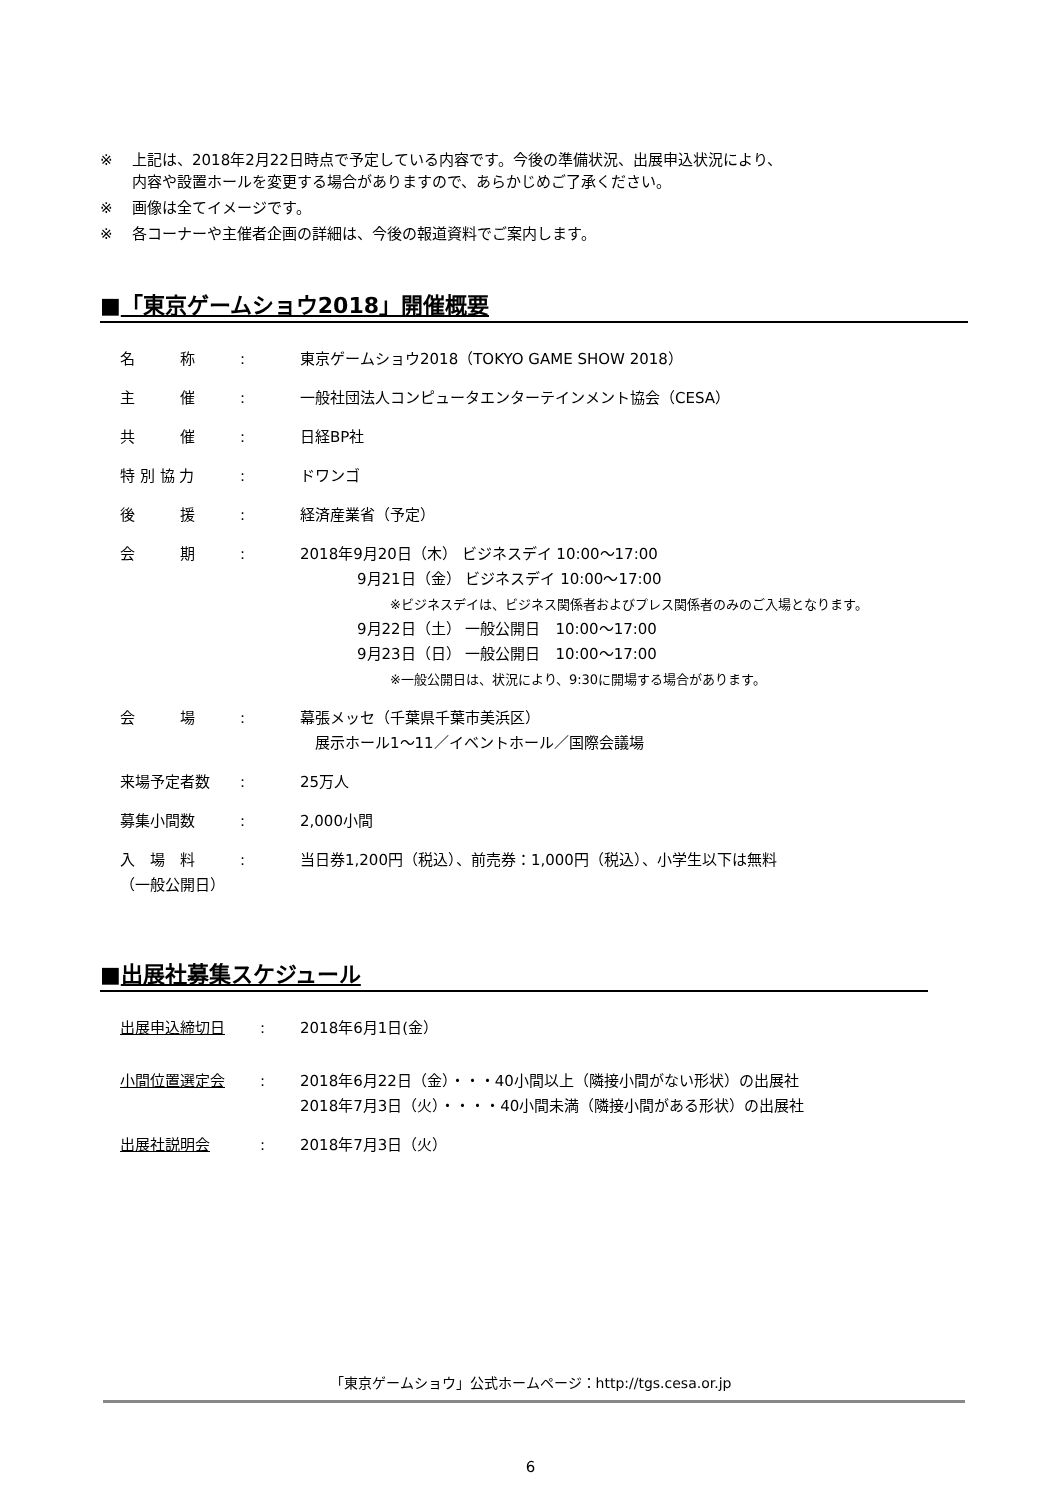※ 上記は、2018年2月22日時点で予定している内容です。今後の準備状況、出展申込状況により、
内容や設置ホールを変更する場合がありますので、あらかじめご了承ください。
※ 画像は全てイメージです。
※ 各コーナーや主催者企画の詳細は、今後の報道資料でご案内します。
■「東京ゲームショウ2018」開催概要
| 名 称 | : | 東京ゲームショウ2018（TOKYO GAME SHOW 2018） |
| 主 催 | : | 一般社団法人コンピュータエンターテインメント協会（CESA） |
| 共 催 | : | 日経BP社 |
| 特 別 協 力 | : | ドワンゴ |
| 後 援 | : | 経済産業省（予定） |
| 会 期 | : | 2018年9月20日（木） ビジネスデイ 10:00～17:00 9月21日（金） ビジネスデイ 10:00～17:00 ※ビジネスデイは、ビジネス関係者およびプレス関係者のみのご入場となります。 9月22日（土） 一般公開日 10:00～17:00 9月23日（日） 一般公開日 10:00～17:00 ※一般公開日は、状況により、9:30に開場する場合があります。 |
| 会 場 | : | 幕張メッセ（千葉県千葉市美浜区） 展示ホール1～11／イベントホール／国際会議場 |
| 来場予定者数 | : | 25万人 |
| 募集小間数 | : | 2,000小間 |
| 入 場 料 （一般公開日） | : | 当日券1,200円（税込）、前売券：1,000円（税込）、小学生以下は無料 |
■出展社募集スケジュール
| 出展申込締切日 | : | 2018年6月1日(金） |
| 小間位置選定会 | : | 2018年6月22日（金）・・・40小間以上（隣接小間がない形状）の出展社 2018年7月3日（火）・・・・40小間未満（隣接小間がある形状）の出展社 |
| 出展社説明会 | : | 2018年7月3日（火） |
「東京ゲームショウ」公式ホームページ：http://tgs.cesa.or.jp
6